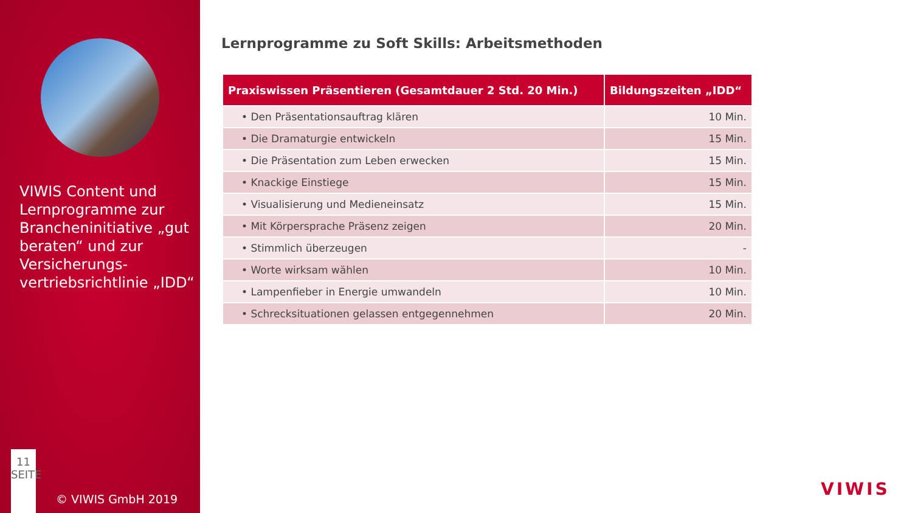VIWIS Content und Lernprogramme zur Brancheninitiative „gut beraten“ und zur Versicherungs-vertriebsrichtlinie „IDD“
11
SEITE
© VIWIS GmbH 2019
Lernprogramme zu Soft Skills: Arbeitsmethoden
| Praxiswissen Präsentieren (Gesamtdauer 2 Std. 20 Min.) | Bildungszeiten „IDD“ |
| --- | --- |
| • Den Präsentationsauftrag klären | 10 Min. |
| • Die Dramaturgie entwickeln | 15 Min. |
| • Die Präsentation zum Leben erwecken | 15 Min. |
| • Knackige Einstiege | 15 Min. |
| • Visualisierung und Medieneinsatz | 15 Min. |
| • Mit Körpersprache Präsenz zeigen | 20 Min. |
| • Stimmlich überzeugen | - |
| • Worte wirksam wählen | 10 Min. |
| • Lampenfieber in Energie umwandeln | 10 Min. |
| • Schrecksituationen gelassen entgegennehmen | 20 Min. |
VIWIS